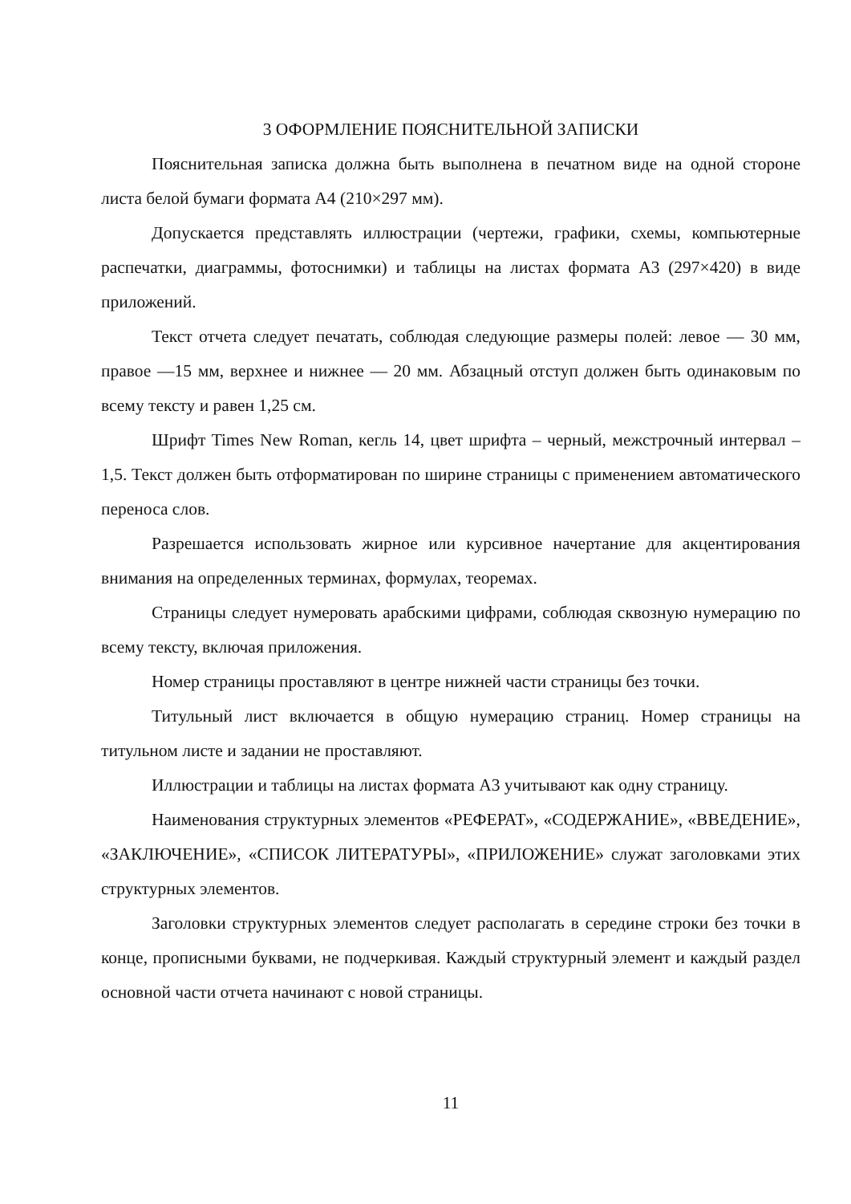3 ОФОРМЛЕНИЕ ПОЯСНИТЕЛЬНОЙ ЗАПИСКИ
Пояснительная записка должна быть выполнена в печатном виде на одной стороне листа белой бумаги формата А4 (210×297 мм).
Допускается представлять иллюстрации (чертежи, графики, схемы, компьютерные распечатки, диаграммы, фотоснимки) и таблицы на листах формата А3 (297×420) в виде приложений.
Текст отчета следует печатать, соблюдая следующие размеры полей: левое — 30 мм, правое —15 мм, верхнее и нижнее — 20 мм. Абзацный отступ должен быть одинаковым по всему тексту и равен 1,25 см.
Шрифт Times New Roman, кегль 14, цвет шрифта – черный, межстрочный интервал – 1,5. Текст должен быть отформатирован по ширине страницы с применением автоматического переноса слов.
Разрешается использовать жирное или курсивное начертание для акцентирования внимания на определенных терминах, формулах, теоремах.
Страницы следует нумеровать арабскими цифрами, соблюдая сквозную нумерацию по всему тексту, включая приложения.
Номер страницы проставляют в центре нижней части страницы без точки.
Титульный лист включается в общую нумерацию страниц. Номер страницы на титульном листе и задании не проставляют.
Иллюстрации и таблицы на листах формата А3 учитывают как одну страницу.
Наименования структурных элементов «РЕФЕРАТ», «СОДЕРЖАНИЕ», «ВВЕДЕНИЕ», «ЗАКЛЮЧЕНИЕ», «СПИСОК ЛИТЕРАТУРЫ», «ПРИЛОЖЕНИЕ» служат заголовками этих структурных элементов.
Заголовки структурных элементов следует располагать в середине строки без точки в конце, прописными буквами, не подчеркивая. Каждый структурный элемент и каждый раздел основной части отчета начинают с новой страницы.
11